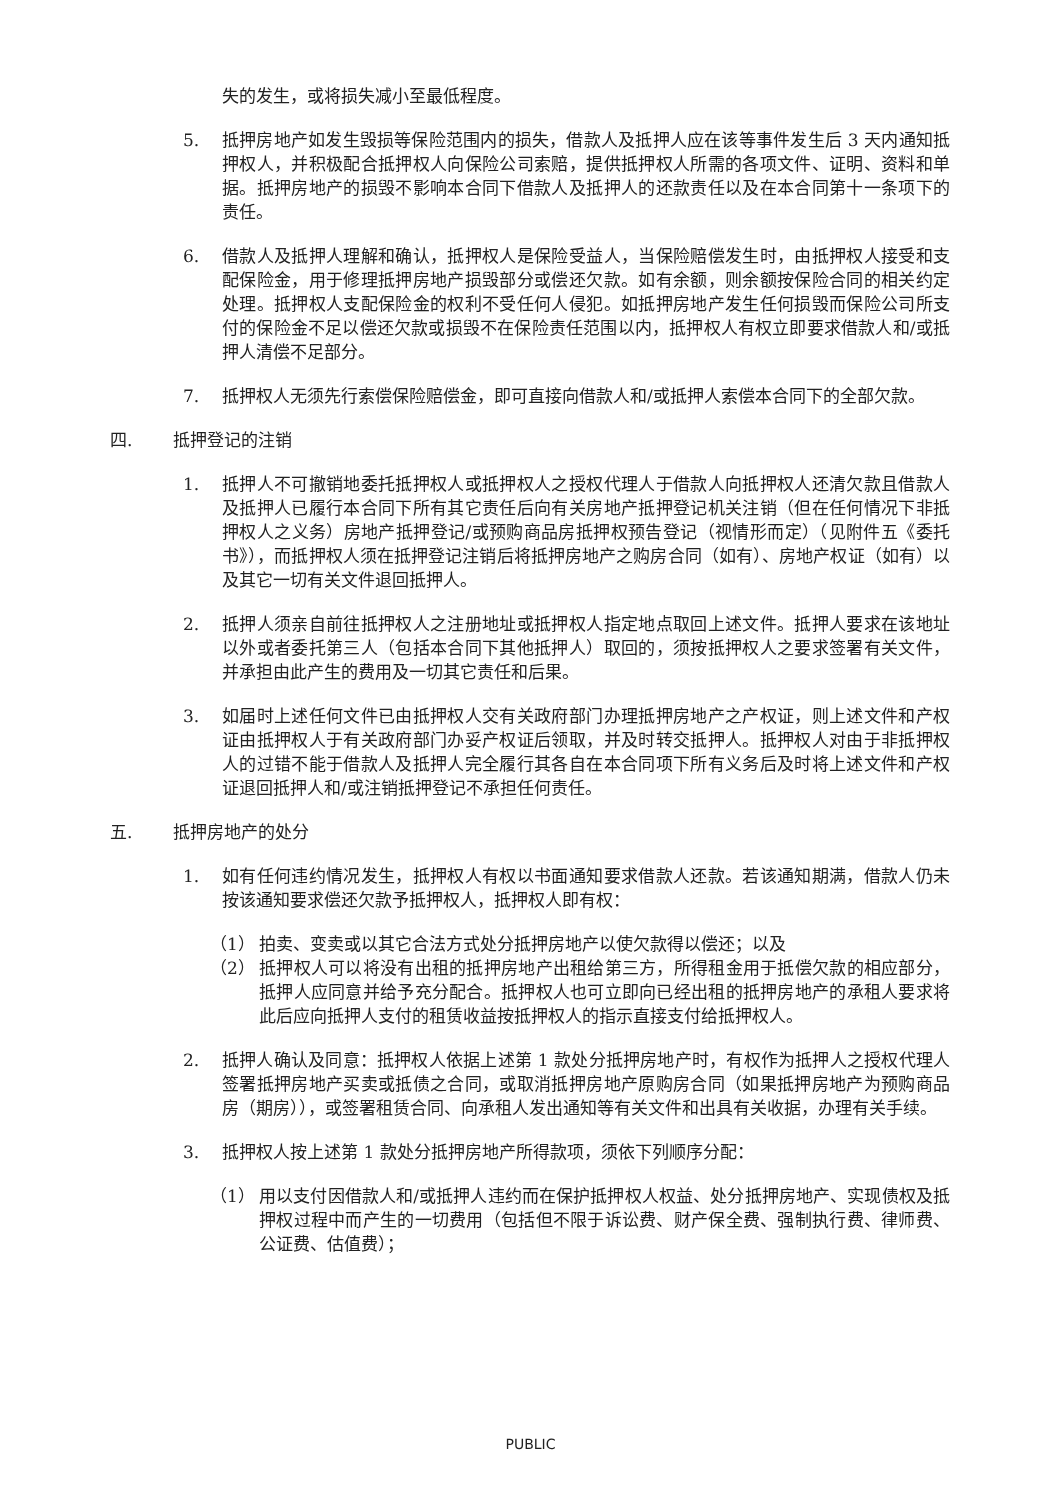失的发生，或将损失减小至最低程度。
5. 抵押房地产如发生毁损等保险范围内的损失，借款人及抵押人应在该等事件发生后 3 天内通知抵押权人，并积极配合抵押权人向保险公司索赔，提供抵押权人所需的各项文件、证明、资料和单据。抵押房地产的损毁不影响本合同下借款人及抵押人的还款责任以及在本合同第十一条项下的责任。
6. 借款人及抵押人理解和确认，抵押权人是保险受益人，当保险赔偿发生时，由抵押权人接受和支配保险金，用于修理抵押房地产损毁部分或偿还欠款。如有余额，则余额按保险合同的相关约定处理。抵押权人支配保险金的权利不受任何人侵犯。如抵押房地产发生任何损毁而保险公司所支付的保险金不足以偿还欠款或损毁不在保险责任范围以内，抵押权人有权立即要求借款人和/或抵押人清偿不足部分。
7. 抵押权人无须先行索偿保险赔偿金，即可直接向借款人和/或抵押人索偿本合同下的全部欠款。
四. 抵押登记的注销
1. 抵押人不可撤销地委托抵押权人或抵押权人之授权代理人于借款人向抵押权人还清欠款且借款人及抵押人已履行本合同下所有其它责任后向有关房地产抵押登记机关注销（但在任何情况下非抵押权人之义务）房地产抵押登记/或预购商品房抵押权预告登记（视情形而定）（见附件五《委托书》），而抵押权人须在抵押登记注销后将抵押房地产之购房合同（如有）、房地产权证（如有）以及其它一切有关文件退回抵押人。
2. 抵押人须亲自前往抵押权人之注册地址或抵押权人指定地点取回上述文件。抵押人要求在该地址以外或者委托第三人（包括本合同下其他抵押人）取回的，须按抵押权人之要求签署有关文件，并承担由此产生的费用及一切其它责任和后果。
3. 如届时上述任何文件已由抵押权人交有关政府部门办理抵押房地产之产权证，则上述文件和产权证由抵押权人于有关政府部门办妥产权证后领取，并及时转交抵押人。抵押权人对由于非抵押权人的过错不能于借款人及抵押人完全履行其各自在本合同项下所有义务后及时将上述文件和产权证退回抵押人和/或注销抵押登记不承担任何责任。
五. 抵押房地产的处分
1. 如有任何违约情况发生，抵押权人有权以书面通知要求借款人还款。若该通知期满，借款人仍未按该通知要求偿还欠款予抵押权人，抵押权人即有权：
（1） 拍卖、变卖或以其它合法方式处分抵押房地产以使欠款得以偿还；以及
（2） 抵押权人可以将没有出租的抵押房地产出租给第三方，所得租金用于抵偿欠款的相应部分，抵押人应同意并给予充分配合。抵押权人也可立即向已经出租的抵押房地产的承租人要求将此后应向抵押人支付的租赁收益按抵押权人的指示直接支付给抵押权人。
2. 抵押人确认及同意：抵押权人依据上述第 1 款处分抵押房地产时，有权作为抵押人之授权代理人签署抵押房地产买卖或抵债之合同，或取消抵押房地产原购房合同（如果抵押房地产为预购商品房（期房）），或签署租赁合同、向承租人发出通知等有关文件和出具有关收据，办理有关手续。
3. 抵押权人按上述第 1 款处分抵押房地产所得款项，须依下列顺序分配：
（1） 用以支付因借款人和/或抵押人违约而在保护抵押权人权益、处分抵押房地产、实现债权及抵押权过程中而产生的一切费用（包括但不限于诉讼费、财产保全费、强制执行费、律师费、公证费、估值费）；
PUBLIC